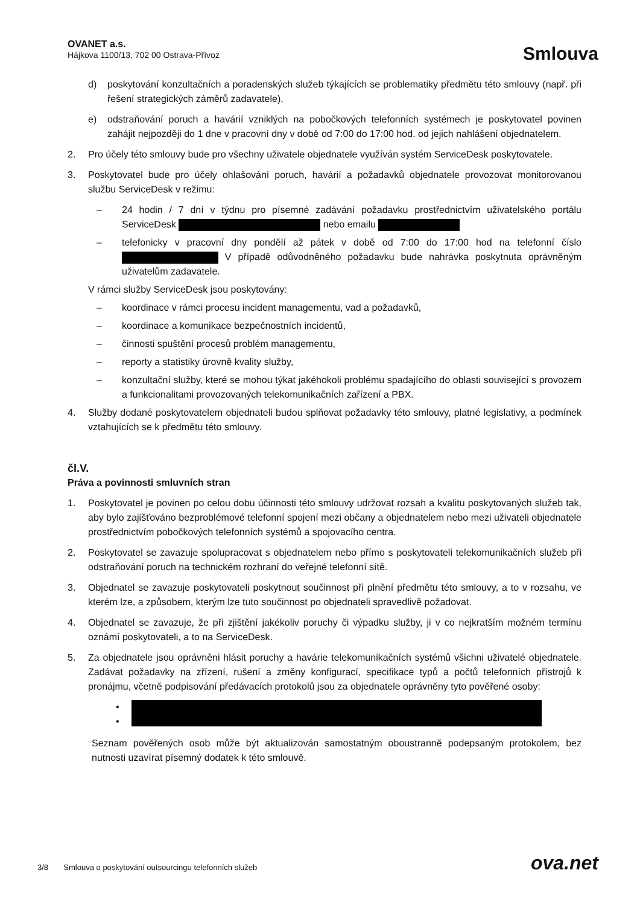OVANET a.s.
Hájkova 1100/13, 702 00 Ostrava-Přívoz
Smlouva
d) poskytování konzultačních a poradenských služeb týkajících se problematiky předmětu této smlouvy (např. při řešení strategických záměrů zadavatele),
e) odstraňování poruch a havárií vzniklých na pobočkových telefonních systémech je poskytovatel povinen zahájit nejpozději do 1 dne v pracovní dny v době od 7:00 do 17:00 hod. od jejich nahlášení objednatelem.
2. Pro účely této smlouvy bude pro všechny uživatele objednatele využíván systém ServiceDesk poskytovatele.
3. Poskytovatel bude pro účely ohlašování poruch, havárií a požadavků objednatele provozovat monitorovanou službu ServiceDesk v režimu:
– 24 hodin / 7 dní v týdnu pro písemné zadávání požadavku prostřednictvím uživatelského portálu ServiceDesk nebo emailu
– telefonicky v pracovní dny pondělí až pátek v době od 7:00 do 17:00 hod na telefonní číslo V případě odůvodněného požadavku bude nahrávka poskytnuta oprávněným uživatelům zadavatele.
V rámci služby ServiceDesk jsou poskytovány:
– koordinace v rámci procesu incident managementu, vad a požadavků,
– koordinace a komunikace bezpečnostních incidentů,
– činnosti spuštění procesů problém managementu,
– reporty a statistiky úrovně kvality služby,
– konzultační služby, které se mohou týkat jakéhokoli problému spadajícího do oblasti související s provozem a funkcionalitami provozovaných telekomunikačních zařízení a PBX.
4. Služby dodané poskytovatelem objednateli budou splňovat požadavky této smlouvy, platné legislativy, a podmínek vztahujících se k předmětu této smlouvy.
čl.V.
Práva a povinnosti smluvních stran
1. Poskytovatel je povinen po celou dobu účinnosti této smlouvy udržovat rozsah a kvalitu poskytovaných služeb tak, aby bylo zajišťováno bezproblémové telefonní spojení mezi občany a objednatelem nebo mezi uživateli objednatele prostřednictvím pobočkových telefonních systémů a spojovacího centra.
2. Poskytovatel se zavazuje spolupracovat s objednatelem nebo přímo s poskytovateli telekomunikačních služeb při odstraňování poruch na technickém rozhraní do veřejné telefonní sítě.
3. Objednatel se zavazuje poskytovateli poskytnout součinnost při plnění předmětu této smlouvy, a to v rozsahu, ve kterém lze, a způsobem, kterým lze tuto součinnost po objednateli spravedlivě požadovat.
4. Objednatel se zavazuje, že při zjištění jakékoliv poruchy či výpadku služby, ji v co nejkratším možném termínu oznámí poskytovateli, a to na ServiceDesk.
5. Za objednatele jsou oprávněni hlásit poruchy a havárie telekomunikačních systémů všichni uživatelé objednatele. Zadávat požadavky na zřízení, rušení a změny konfigurací, specifikace typů a počtů telefonních přístrojů k pronájmu, včetně podpisování předávacích protokolů jsou za objednatele oprávněny tyto pověřené osoby:
•
•
Seznam pověřených osob může být aktualizován samostatným oboustranně podepsaným protokolem, bez nutnosti uzavírat písemný dodatek k této smlouvě.
3/8 Smlouva o poskytování outsourcingu telefonních služeb ova.net